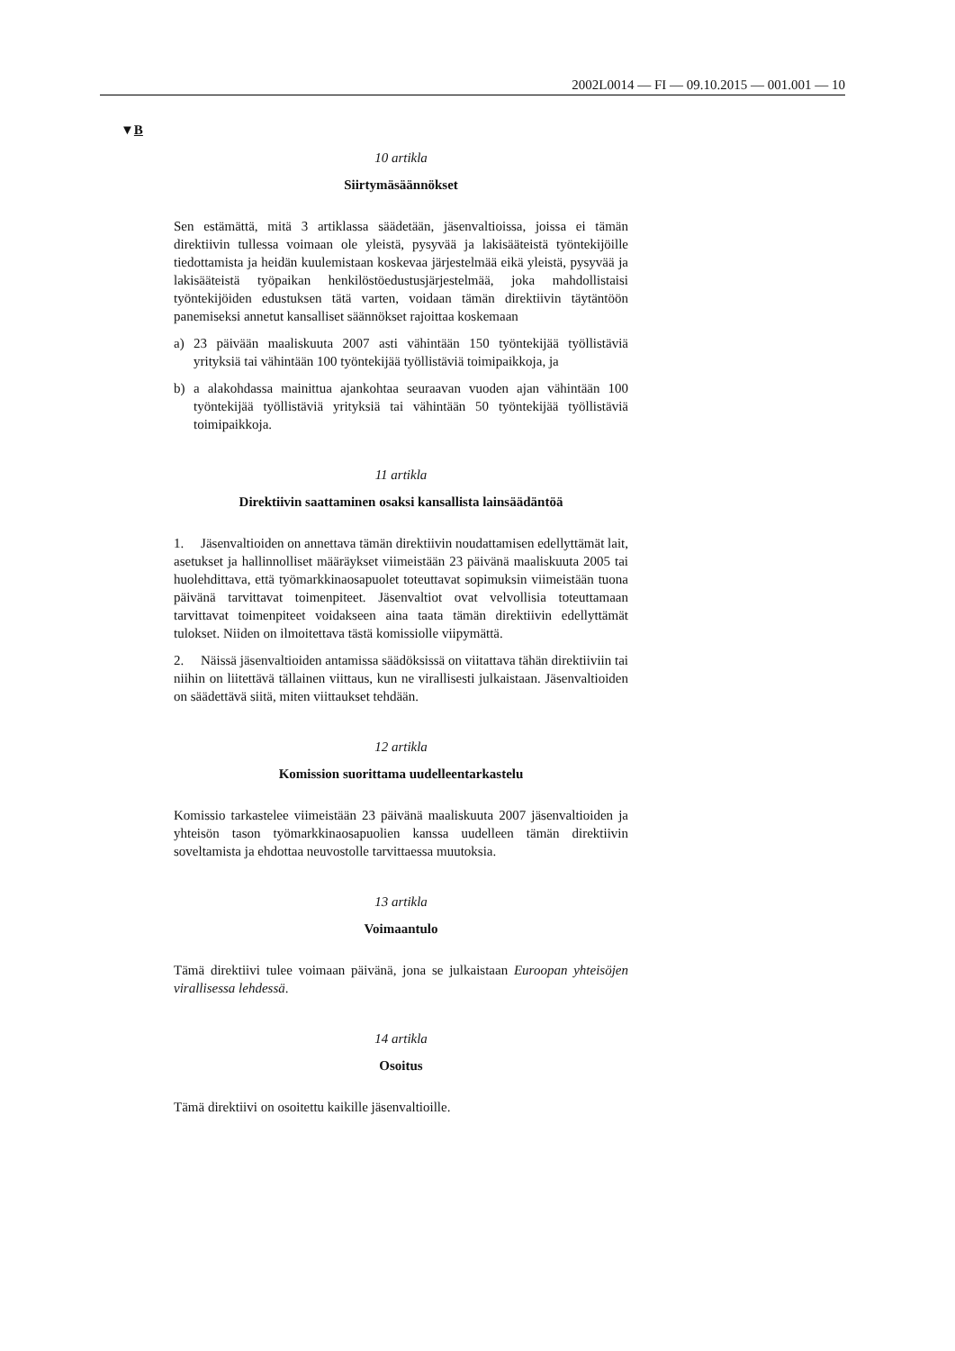2002L0014 — FI — 09.10.2015 — 001.001 — 10
▼B
10 artikla
Siirtymäsäännökset
Sen estämättä, mitä 3 artiklassa säädetään, jäsenvaltioissa, joissa ei tämän direktiivin tullessa voimaan ole yleistä, pysyvää ja lakisääteistä työntekijöille tiedottamista ja heidän kuulemistaan koskevaa järjestelmää eikä yleistä, pysyvää ja lakisääteistä työpaikan henkilöstöedustusjärjestelmää, joka mahdollistaisi työntekijöiden edustuksen tätä varten, voidaan tämän direktiivin täytäntöön panemiseksi annetut kansalliset säännökset rajoittaa koskemaan
a) 23 päivään maaliskuuta 2007 asti vähintään 150 työntekijää työllistäviä yrityksiä tai vähintään 100 työntekijää työllistäviä toimipaikkoja, ja
b) a alakohdassa mainittua ajankohtaa seuraavan vuoden ajan vähintään 100 työntekijää työllistäviä yrityksiä tai vähintään 50 työntekijää työllistäviä toimipaikkoja.
11 artikla
Direktiivin saattaminen osaksi kansallista lainsäädäntöä
1. Jäsenvaltioiden on annettava tämän direktiivin noudattamisen edellyttämät lait, asetukset ja hallinnolliset määräykset viimeistään 23 päivänä maaliskuuta 2005 tai huolehdittava, että työmarkkinaosapuolet toteuttavat sopimuksin viimeistään tuona päivänä tarvittavat toimenpiteet. Jäsenvaltiot ovat velvollisia toteuttamaan tarvittavat toimenpiteet voidakseen aina taata tämän direktiivin edellyttämät tulokset. Niiden on ilmoitettava tästä komissiolle viipymättä.
2. Näissä jäsenvaltioiden antamissa säädöksissä on viitattava tähän direktiiviin tai niihin on liitettävä tällainen viittaus, kun ne virallisesti julkaistaan. Jäsenvaltioiden on säädettävä siitä, miten viittaukset tehdään.
12 artikla
Komission suorittama uudelleentarkastelu
Komissio tarkastelee viimeistään 23 päivänä maaliskuuta 2007 jäsenvaltioiden ja yhteisön tason työmarkkinaosapuolien kanssa uudelleen tämän direktiivin soveltamista ja ehdottaa neuvostolle tarvittaessa muutoksia.
13 artikla
Voimaantulo
Tämä direktiivi tulee voimaan päivänä, jona se julkaistaan Euroopan yhteisöjen virallisessa lehdessä.
14 artikla
Osoitus
Tämä direktiivi on osoitettu kaikille jäsenvaltioille.